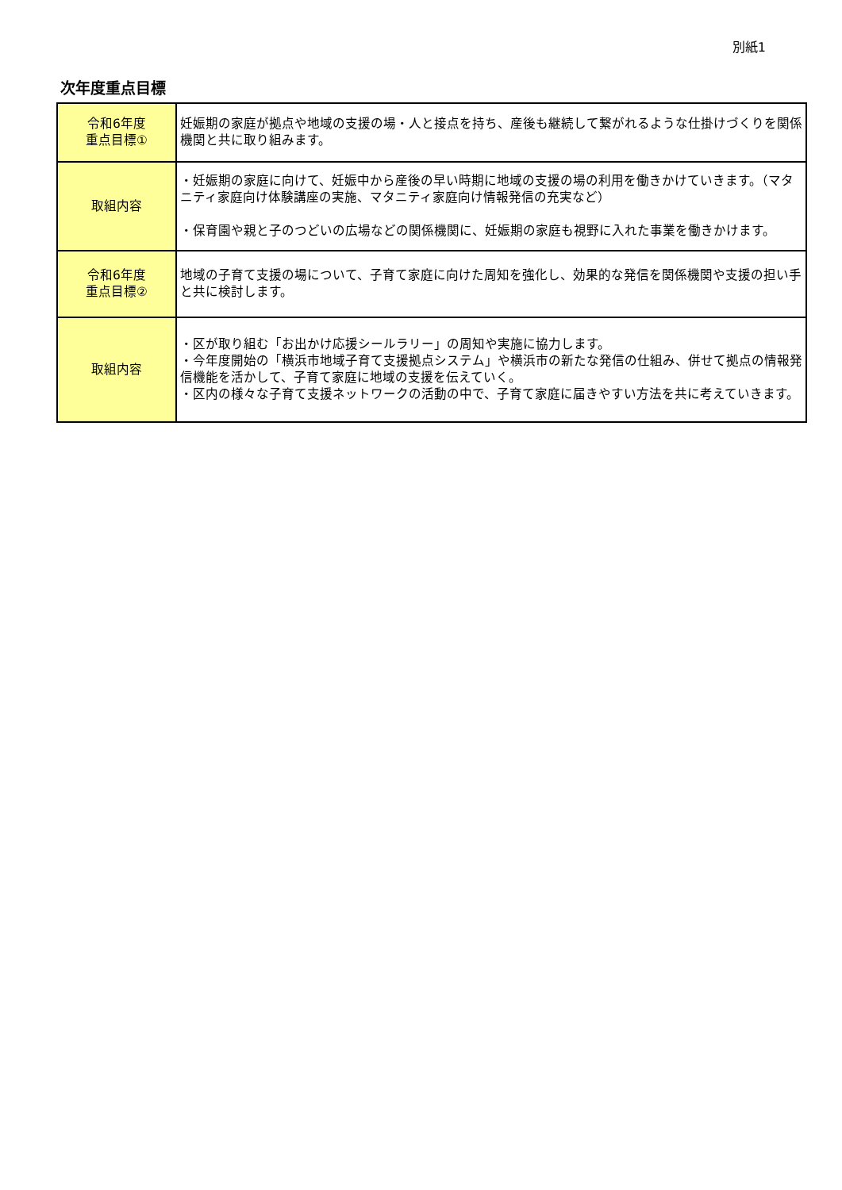別紙1
次年度重点目標
| 令和6年度 重点目標① | 妊娠期の家庭が拠点や地域の支援の場・人と接点を持ち、産後も継続して繋がれるような仕掛けづくりを関係機関と共に取り組みます。 |
| 取組内容 | ・妊娠期の家庭に向けて、妊娠中から産後の早い時期に地域の支援の場の利用を働きかけていきます。（マタニティ家庭向け体験講座の実施、マタニティ家庭向け情報発信の充実など） ・保育園や親と子のつどいの広場などの関係機関に、妊娠期の家庭も視野に入れた事業を働きかけます。 |
| 令和6年度 重点目標② | 地域の子育て支援の場について、子育て家庭に向けた周知を強化し、効果的な発信を関係機関や支援の担い手と共に検討します。 |
| 取組内容 | ・区が取り組む「お出かけ応援シールラリー」の周知や実施に協力します。 ・今年度開始の「横浜市地域子育て支援拠点システム」や横浜市の新たな発信の仕組み、併せて拠点の情報発信機能を活かして、子育て家庭に地域の支援を伝えていく。 ・区内の様々な子育て支援ネットワークの活動の中で、子育て家庭に届きやすい方法を共に考えていきます。 |